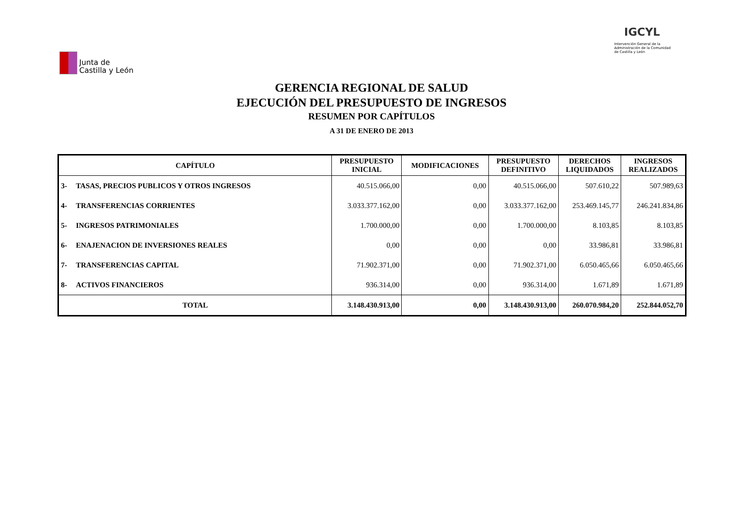Junta de
Castilla y León
IGCYL
Intervención General de la Administración de la Comunidad de Castilla y León
GERENCIA REGIONAL DE SALUD
EJECUCIÓN DEL PRESUPUESTO DE INGRESOS
RESUMEN POR CAPÍTULOS
A 31 DE ENERO DE 2013
| CAPÍTULO | | PRESUPUESTO INICIAL | MODIFICACIONES | PRESUPUESTO DEFINITIVO | DERECHOS LIQUIDADOS | INGRESOS REALIZADOS |
| --- | --- | --- | --- | --- | --- | --- |
| 3- | TASAS, PRECIOS PUBLICOS Y OTROS INGRESOS | 40.515.066,00 | 0,00 | 40.515.066,00 | 507.610,22 | 507.989,63 |
| 4- | TRANSFERENCIAS CORRIENTES | 3.033.377.162,00 | 0,00 | 3.033.377.162,00 | 253.469.145,77 | 246.241.834,86 |
| 5- | INGRESOS PATRIMONIALES | 1.700.000,00 | 0,00 | 1.700.000,00 | 8.103,85 | 8.103,85 |
| 6- | ENAJENACION DE INVERSIONES REALES | 0,00 | 0,00 | 0,00 | 33.986,81 | 33.986,81 |
| 7- | TRANSFERENCIAS CAPITAL | 71.902.371,00 | 0,00 | 71.902.371,00 | 6.050.465,66 | 6.050.465,66 |
| 8- | ACTIVOS FINANCIEROS | 936.314,00 | 0,00 | 936.314,00 | 1.671,89 | 1.671,89 |
| TOTAL | | 3.148.430.913,00 | 0,00 | 3.148.430.913,00 | 260.070.984,20 | 252.844.052,70 |